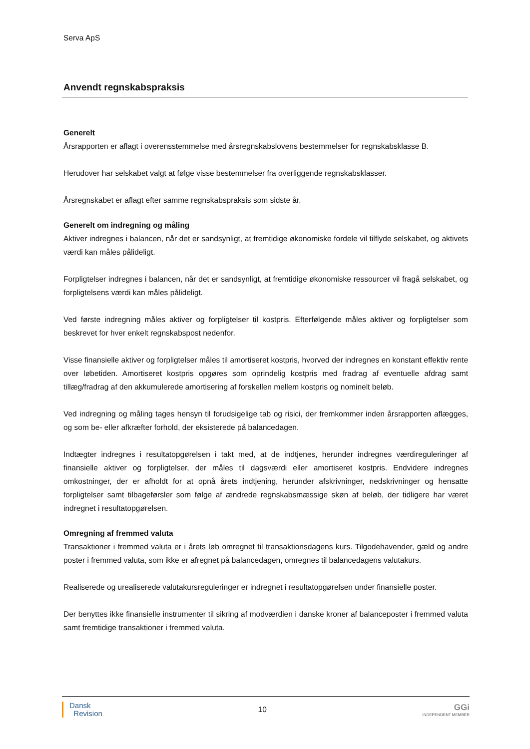Serva ApS
Anvendt regnskabspraksis
Generelt
Årsrapporten er aflagt i overensstemmelse med årsregnskabslovens bestemmelser for regnskabsklasse B.
Herudover har selskabet valgt at følge visse bestemmelser fra overliggende regnskabsklasser.
Årsregnskabet er aflagt efter samme regnskabspraksis som sidste år.
Generelt om indregning og måling
Aktiver indregnes i balancen, når det er sandsynligt, at fremtidige økonomiske fordele vil tilflyde selskabet, og aktivets værdi kan måles pålideligt.
Forpligtelser indregnes i balancen, når det er sandsynligt, at fremtidige økonomiske ressourcer vil fragå selskabet, og forpligtelsens værdi kan måles pålideligt.
Ved første indregning måles aktiver og forpligtelser til kostpris. Efterfølgende måles aktiver og forpligtelser som beskrevet for hver enkelt regnskabspost nedenfor.
Visse finansielle aktiver og forpligtelser måles til amortiseret kostpris, hvorved der indregnes en konstant effektiv rente over løbetiden. Amortiseret kostpris opgøres som oprindelig kostpris med fradrag af eventuelle afdrag samt tillæg/fradrag af den akkumulerede amortisering af forskellen mellem kostpris og nominelt beløb.
Ved indregning og måling tages hensyn til forudsigelige tab og risici, der fremkommer inden årsrapporten aflægges, og som be- eller afkræfter forhold, der eksisterede på balancedagen.
Indtægter indregnes i resultatopgørelsen i takt med, at de indtjenes, herunder indregnes værdireguleringer af finansielle aktiver og forpligtelser, der måles til dagsværdi eller amortiseret kostpris. Endvidere indregnes omkostninger, der er afholdt for at opnå årets indtjening, herunder afskrivninger, nedskrivninger og hensatte forpligtelser samt tilbageførsler som følge af ændrede regnskabsmæssige skøn af beløb, der tidligere har været indregnet i resultatopgørelsen.
Omregning af fremmed valuta
Transaktioner i fremmed valuta er i årets løb omregnet til transaktionsdagens kurs. Tilgodehavender, gæld og andre poster i fremmed valuta, som ikke er afregnet på balancedagen, omregnes til balancedagens valutakurs.
Realiserede og urealiserede valutakursreguleringer er indregnet i resultatopgørelsen under finansielle poster.
Der benyttes ikke finansielle instrumenter til sikring af modværdien i danske kroner af balanceposter i fremmed valuta samt fremtidige transaktioner i fremmed valuta.
Dansk
Revision
10
GGi
INDEPENDENT MEMBER